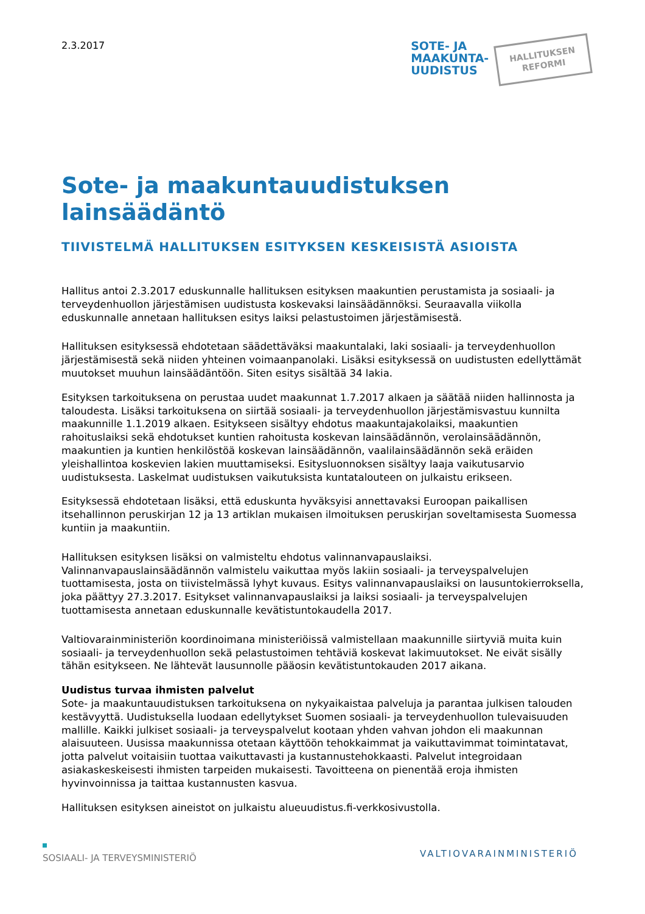2.3.2017
SOTE- JA
MAAKUNTA-
UUDISTUS
HALLITUKSEN
REFORMI
Sote- ja maakuntauudistuksen lainsäädäntö
TIIVISTELMÄ HALLITUKSEN ESITYKSEN KESKEISISTÄ ASIOISTA
Hallitus antoi 2.3.2017 eduskunnalle hallituksen esityksen maakuntien perustamista ja sosiaali- ja terveydenhuollon järjestämisen uudistusta koskevaksi lainsäädännöksi. Seuraavalla viikolla eduskunnalle annetaan hallituksen esitys laiksi pelastustoimen järjestämisestä.
Hallituksen esityksessä ehdotetaan säädettäväksi maakuntalaki, laki sosiaali- ja terveydenhuollon järjestämisestä sekä niiden yhteinen voimaanpanolaki. Lisäksi esityksessä on uudistusten edellyttämät muutokset muuhun lainsäädäntöön. Siten esitys sisältää 34 lakia.
Esityksen tarkoituksena on perustaa uudet maakunnat 1.7.2017 alkaen ja säätää niiden hallinnosta ja taloudesta. Lisäksi tarkoituksena on siirtää sosiaali- ja terveydenhuollon järjestämisvastuu kunnilta maakunnille 1.1.2019 alkaen. Esitykseen sisältyy ehdotus maakuntajakolaiksi, maakuntien rahoituslaiksi sekä ehdotukset kuntien rahoitusta koskevan lainsäädännön, verolainsäädännön, maakuntien ja kuntien henkilöstöä koskevan lainsäädännön, vaalilainsäädännön sekä eräiden yleishallintoa koskevien lakien muuttamiseksi. Esitysluonnoksen sisältyy laaja vaikutusarvio uudistuksesta. Laskelmat uudistuksen vaikutuksista kuntatalouteen on julkaistu erikseen.
Esityksessä ehdotetaan lisäksi, että eduskunta hyväksyisi annettavaksi Euroopan paikallisen itsehallinnon peruskirjan 12 ja 13 artiklan mukaisen ilmoituksen peruskirjan soveltamisesta Suomessa kuntiin ja maakuntiin.
Hallituksen esityksen lisäksi on valmisteltu ehdotus valinnanvapauslaiksi. Valinnanvapauslainsäädännön valmistelu vaikuttaa myös lakiin sosiaali- ja terveyspalvelujen tuottamisesta, josta on tiivistelmässä lyhyt kuvaus. Esitys valinnanvapauslaiksi on lausuntokierroksella, joka päättyy 27.3.2017. Esitykset valinnanvapauslaiksi ja laiksi sosiaali- ja terveyspalvelujen tuottamisesta annetaan eduskunnalle kevätistuntokaudella 2017.
Valtiovarainministeriön koordinoimana ministeriöissä valmistellaan maakunnille siirtyviä muita kuin sosiaali- ja terveydenhuollon sekä pelastustoimen tehtäviä koskevat lakimuutokset. Ne eivät sisälly tähän esitykseen. Ne lähtevät lausunnolle pääosin kevätistuntokauden 2017 aikana.
Uudistus turvaa ihmisten palvelut
Sote- ja maakuntauudistuksen tarkoituksena on nykyaikaistaa palveluja ja parantaa julkisen talouden kestävyyttä. Uudistuksella luodaan edellytykset Suomen sosiaali- ja terveydenhuollon tulevaisuuden mallille. Kaikki julkiset sosiaali- ja terveyspalvelut kootaan yhden vahvan johdon eli maakunnan alaisuuteen. Uusissa maakunnissa otetaan käyttöön tehokkaimmat ja vaikuttavimmat toimintatavat, jotta palvelut voitaisiin tuottaa vaikuttavasti ja kustannustehokkaasti. Palvelut integroidaan asiakaskeskeisesti ihmisten tarpeiden mukaisesti. Tavoitteena on pienentää eroja ihmisten hyvinvoinnissa ja taittaa kustannusten kasvua.
Hallituksen esityksen aineistot on julkaistu alueuudistus.fi-verkkosivustolla.
SOSIAALI- JA TERVEYSMINISTERIÖ VALTIOVARAINMINISTERIÖ